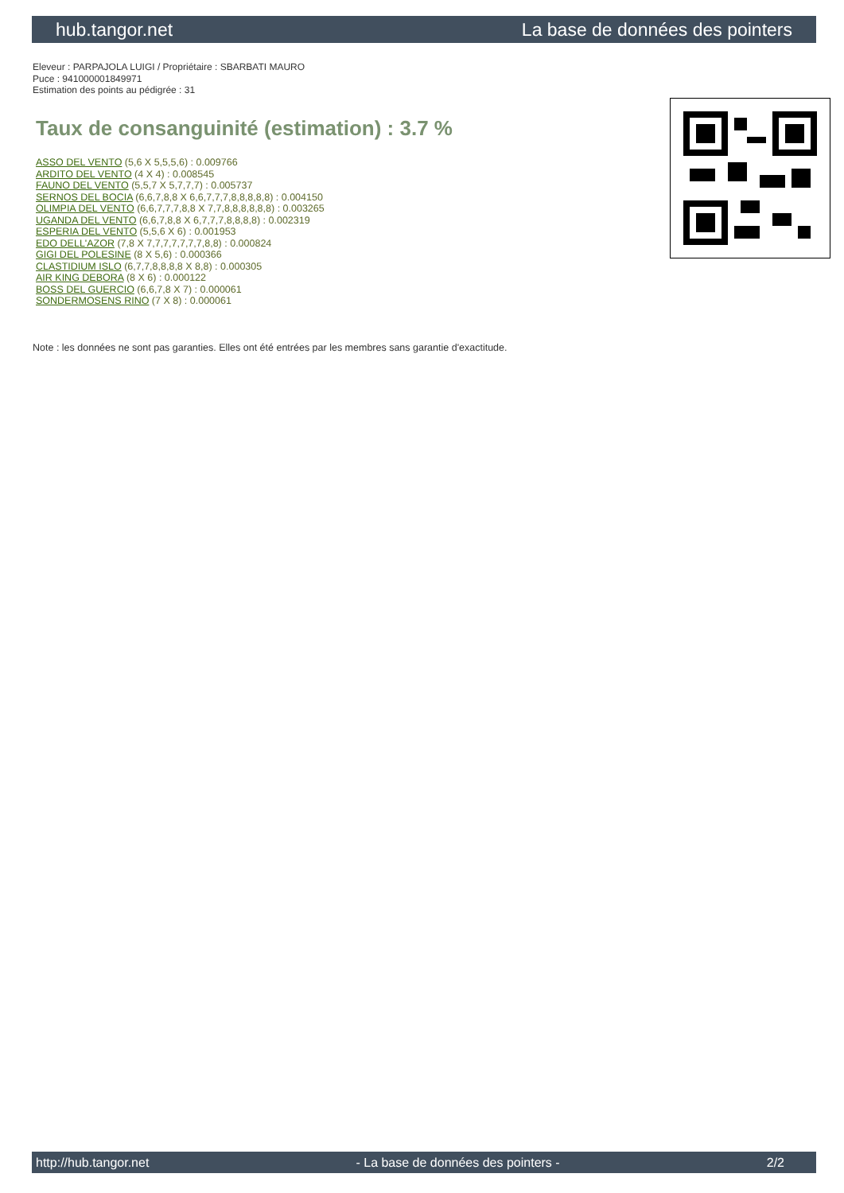hub.tangor.net La base de données des pointers
Eleveur : PARPAJOLA LUIGI / Propriétaire : SBARBATI MAURO
Puce : 941000001849971
Estimation des points au pédigrée : 31
Taux de consanguinité (estimation) : 3.7 %
ASSO DEL VENTO (5,6 X 5,5,5,6) : 0.009766
ARDITO DEL VENTO (4 X 4) : 0.008545
FAUNO DEL VENTO (5,5,7 X 5,7,7,7) : 0.005737
SERNOS DEL BOCIA (6,6,7,8,8 X 6,6,7,7,7,8,8,8,8,8) : 0.004150
OLIMPIA DEL VENTO (6,6,7,7,7,8,8 X 7,7,8,8,8,8,8,8) : 0.003265
UGANDA DEL VENTO (6,6,7,8,8 X 6,7,7,7,8,8,8,8) : 0.002319
ESPERIA DEL VENTO (5,5,6 X 6) : 0.001953
EDO DELL'AZOR (7,8 X 7,7,7,7,7,7,7,8,8) : 0.000824
GIGI DEL POLESINE (8 X 5,6) : 0.000366
CLASTIDIUM ISLO (6,7,7,8,8,8,8 X 8,8) : 0.000305
AIR KING DEBORA (8 X 6) : 0.000122
BOSS DEL GUERCIO (6,6,7,8 X 7) : 0.000061
SONDERMOSENS RINO (7 X 8) : 0.000061
Note : les données ne sont pas garanties. Elles ont été entrées par les membres sans garantie d'exactitude.
http://hub.tangor.net - La base de données des pointers - 2/2